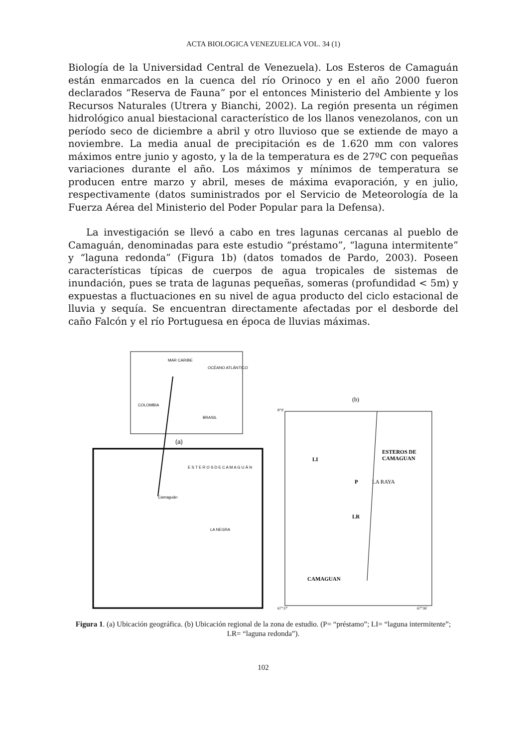ACTA BIOLOGICA VENEZUELICA VOL. 34 (1)
Biología de la Universidad Central de Venezuela). Los Esteros de Camaguán están enmarcados en la cuenca del río Orinoco y en el año 2000 fueron declarados “Reserva de Fauna” por el entonces Ministerio del Ambiente y los Recursos Naturales (Utrera y Bianchi, 2002). La región presenta un régimen hidrológico anual biestacional característico de los llanos venezolanos, con un período seco de diciembre a abril y otro lluvioso que se extiende de mayo a noviembre. La media anual de precipitación es de 1.620 mm con valores máximos entre junio y agosto, y la de la temperatura es de 27ºC con pequeñas variaciones durante el año. Los máximos y mínimos de temperatura se producen entre marzo y abril, meses de máxima evaporación, y en julio, respectivamente (datos suministrados por el Servicio de Meteorología de la Fuerza Aérea del Ministerio del Poder Popular para la Defensa).
La investigación se llevó a cabo en tres lagunas cercanas al pueblo de Camaguán, denominadas para este estudio “préstamo”, “laguna intermitente” y “laguna redonda” (Figura 1b) (datos tomados de Pardo, 2003). Poseen características típicas de cuerpos de agua tropicales de sistemas de inundación, pues se trata de lagunas pequeñas, someras (profundidad < 5m) y expuestas a fluctuaciones en su nivel de agua producto del ciclo estacional de lluvia y sequía. Se encuentran directamente afectadas por el desborde del caño Falcón y el río Portuguesa en época de lluvias máximas.
MAR CARIBE
OCÉANO ATLÁNTICO
COLOMBIA
BRASIL
(a)
E S T E R O S D E C A M A G U Á N
Camaguán
LA NEGRA
(b)
8°9'
ESTEROS DE
CAMAGUAN
LI
P
LA RAYA
LR
CAMAGUAN
67°37'
67°36'
Figura 1. (a) Ubicación geográfica. (b) Ubicación regional de la zona de estudio. (P= “préstamo”; LI= “laguna intermitente”; LR= “laguna redonda”).
102